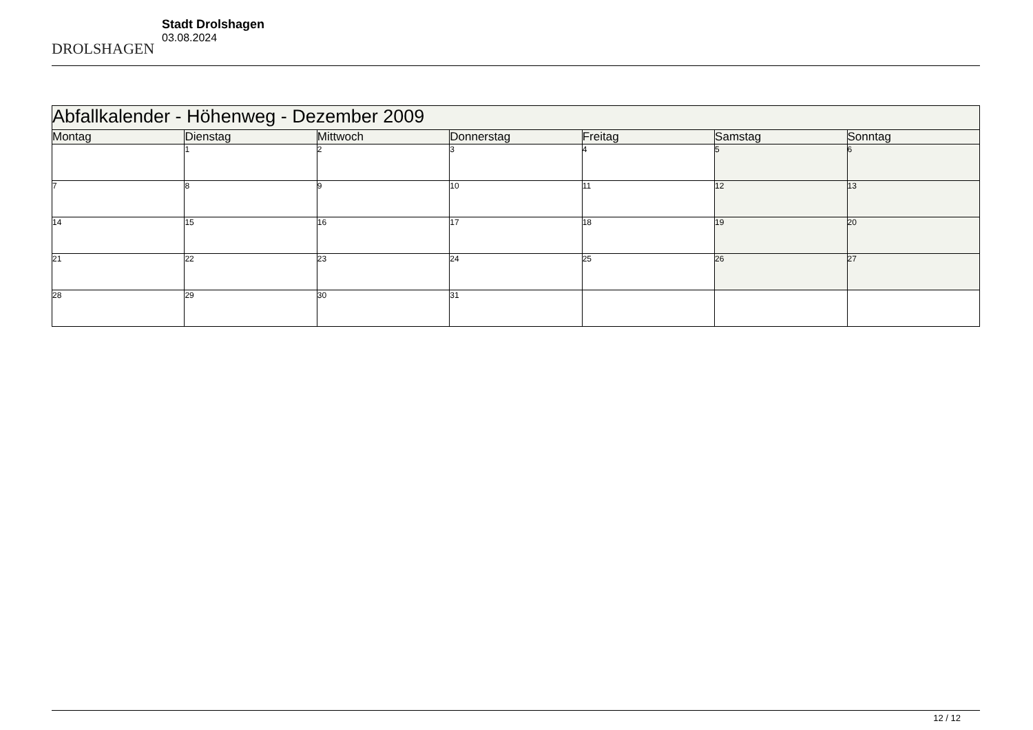DROLSHAGEN
Stadt Drolshagen
03.08.2024
| Abfallkalender - Höhenweg - Dezember 2009 | | | | | | |
| --- | --- | --- | --- | --- | --- | --- |
| Montag | Dienstag | Mittwoch | Donnerstag | Freitag | Samstag | Sonntag |
| | 1 | 2 | 3 | 4 | 5 | 6 |
| 7 | 8 | 9 | 10 | 11 | 12 | 13 |
| 14 | 15 | 16 | 17 | 18 | 19 | 20 |
| 21 | 22 | 23 | 24 | 25 | 26 | 27 |
| 28 | 29 | 30 | 31 | | | |
12 / 12